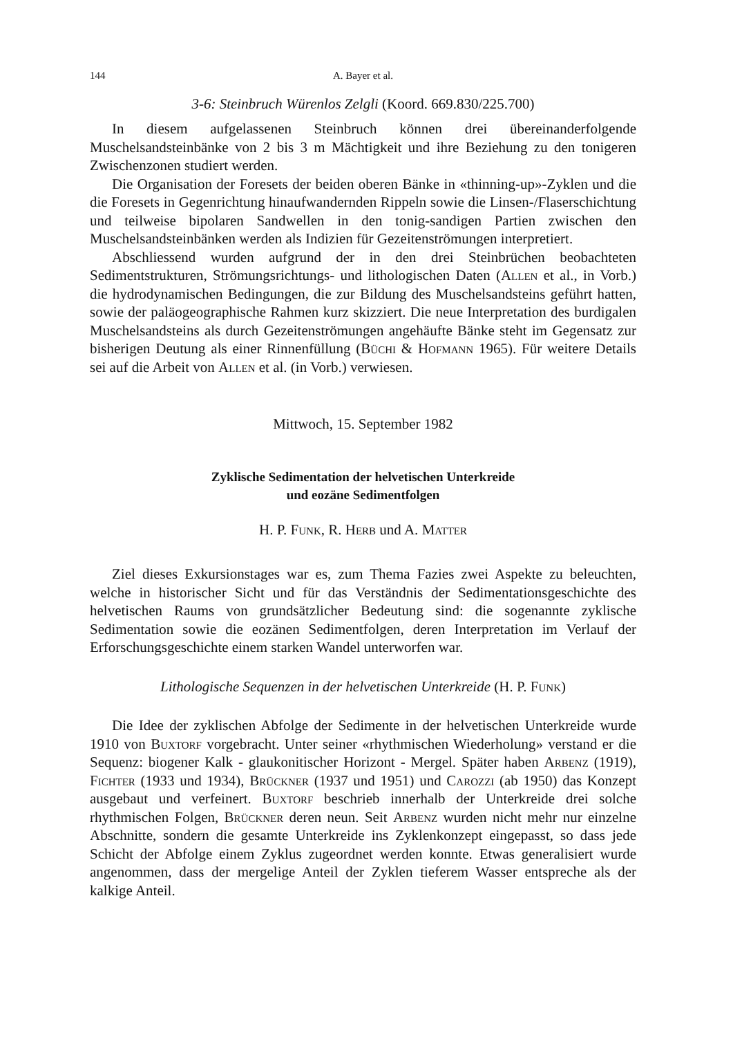144 A. Bayer et al.
3-6: Steinbruch Würenlos Zelgli (Koord. 669.830/225.700)
In diesem aufgelassenen Steinbruch können drei übereinanderfolgende Muschelsandsteinbänke von 2 bis 3 m Mächtigkeit und ihre Beziehung zu den tonigeren Zwischenzonen studiert werden.
Die Organisation der Foresets der beiden oberen Bänke in «thinning-up»-Zyklen und die die Foresets in Gegenrichtung hinaufwandernden Rippeln sowie die Linsen-/Flaserschichtung und teilweise bipolaren Sandwellen in den tonig-sandigen Partien zwischen den Muschelsandsteinbänken werden als Indizien für Gezeitenströmungen interpretiert.
Abschliessend wurden aufgrund der in den drei Steinbrüchen beobachteten Sedimentstrukturen, Strömungsrichtungs- und lithologischen Daten (Allen et al., in Vorb.) die hydrodynamischen Bedingungen, die zur Bildung des Muschelsandsteins geführt hatten, sowie der paläogeographische Rahmen kurz skizziert. Die neue Interpretation des burdigalen Muschelsandsteins als durch Gezeitenströmungen angehäufte Bänke steht im Gegensatz zur bisherigen Deutung als einer Rinnenfüllung (Büchi & Hofmann 1965). Für weitere Details sei auf die Arbeit von Allen et al. (in Vorb.) verwiesen.
Mittwoch, 15. September 1982
Zyklische Sedimentation der helvetischen Unterkreide
und eozäne Sedimentfolgen
H. P. Funk, R. Herb und A. Matter
Ziel dieses Exkursionstages war es, zum Thema Fazies zwei Aspekte zu beleuchten, welche in historischer Sicht und für das Verständnis der Sedimentationsgeschichte des helvetischen Raums von grundsätzlicher Bedeutung sind: die sogenannte zyklische Sedimentation sowie die eozänen Sedimentfolgen, deren Interpretation im Verlauf der Erforschungsgeschichte einem starken Wandel unterworfen war.
Lithologische Sequenzen in der helvetischen Unterkreide (H. P. Funk)
Die Idee der zyklischen Abfolge der Sedimente in der helvetischen Unterkreide wurde 1910 von Buxtorf vorgebracht. Unter seiner «rhythmischen Wiederholung» verstand er die Sequenz: biogener Kalk - glaukonitischer Horizont - Mergel. Später haben Arbenz (1919), Fichter (1933 und 1934), Brückner (1937 und 1951) und Carozzi (ab 1950) das Konzept ausgebaut und verfeinert. Buxtorf beschrieb innerhalb der Unterkreide drei solche rhythmischen Folgen, Brückner deren neun. Seit Arbenz wurden nicht mehr nur einzelne Abschnitte, sondern die gesamte Unterkreide ins Zyklenkonzept eingepasst, so dass jede Schicht der Abfolge einem Zyklus zugeordnet werden konnte. Etwas generalisiert wurde angenommen, dass der mergelige Anteil der Zyklen tieferem Wasser entspreche als der kalkige Anteil.